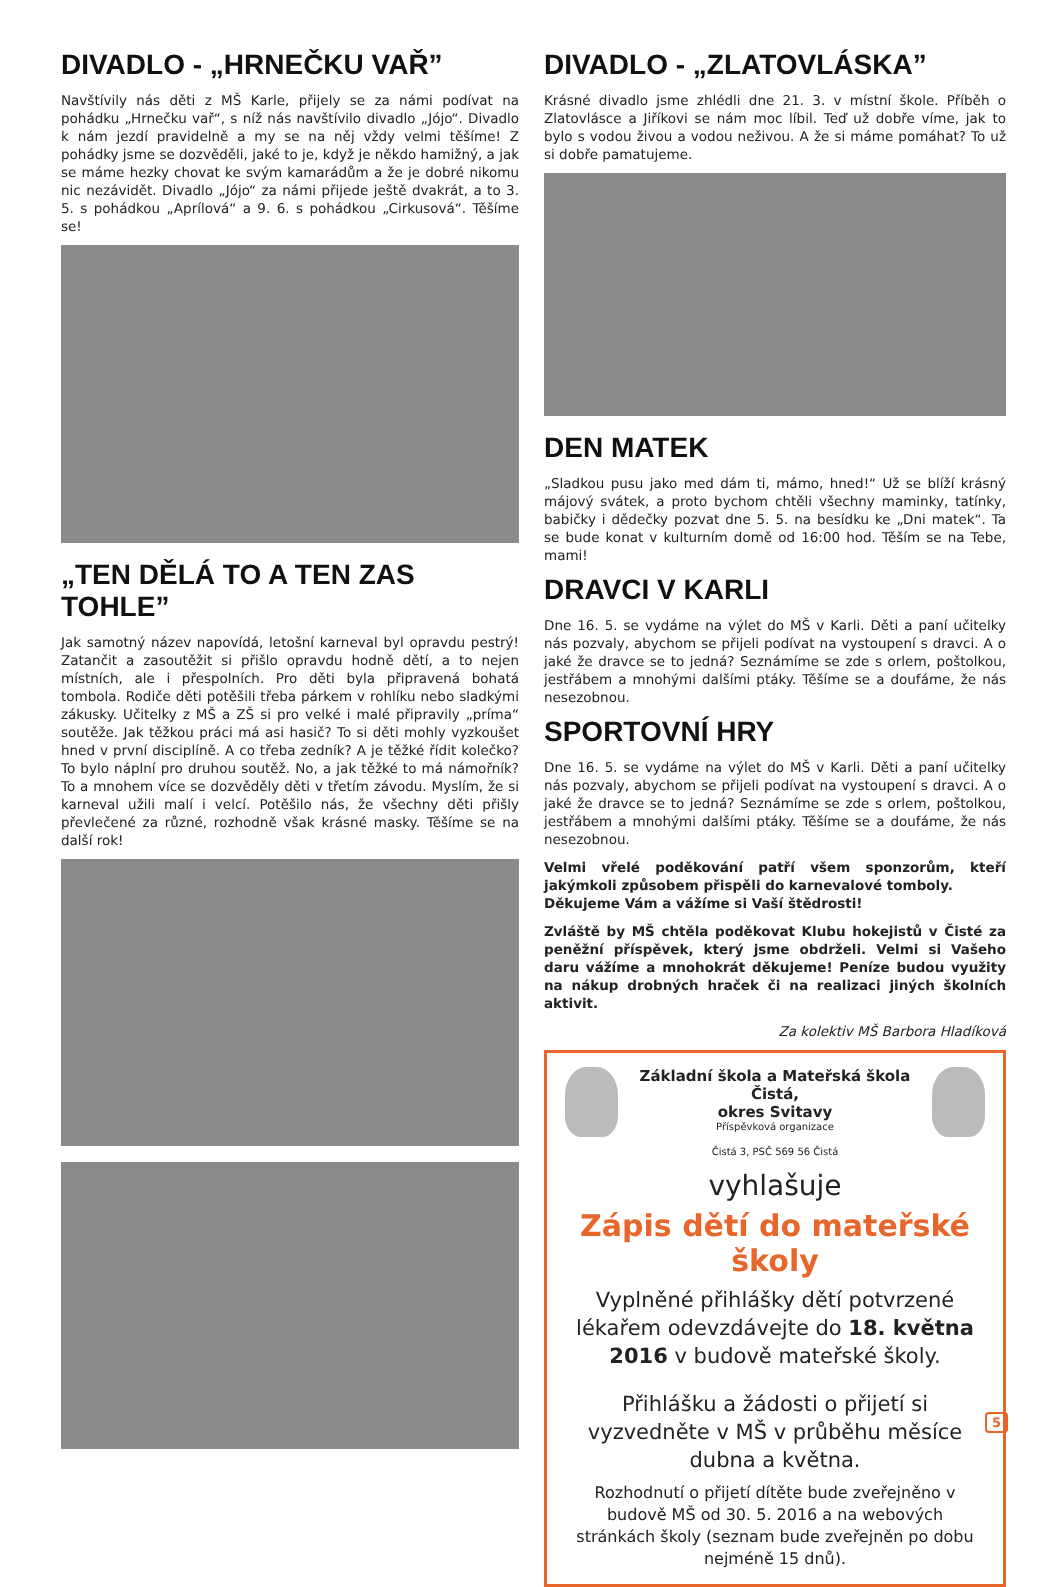DIVADLO - „HRNEČKU VAŘ”
Navštívily nás děti z MŠ Karle, přijely se za námi podívat na pohádku „Hrnečku vař“, s níž nás navštívilo divadlo „Jójo“. Divadlo k nám jezdí pravidelně a my se na něj vždy velmi těšíme! Z pohádky jsme se dozvěděli, jaké to je, když je někdo hamižný, a jak se máme hezky chovat ke svým kamarádům a že je dobré nikomu nic nezávidět. Divadlo „Jójo“ za námi přijede ještě dvakrát, a to 3. 5. s pohádkou „Aprílová“ a 9. 6. s pohádkou „Cirkusová“. Těšíme se!
„TEN DĚLÁ TO A TEN ZAS TOHLE”
Jak samotný název napovídá, letošní karneval byl opravdu pestrý! Zatančit a zasoutěžit si přišlo opravdu hodně dětí, a to nejen místních, ale i přespolních. Pro děti byla připravená bohatá tombola. Rodiče děti potěšili třeba párkem v rohlíku nebo sladkými zákusky. Učitelky z MŠ a ZŠ si pro velké i malé připravily „príma“ soutěže. Jak těžkou práci má asi hasič? To si děti mohly vyzkoušet hned v první disciplíně. A co třeba zedník? A je těžké řídit kolečko? To bylo náplní pro druhou soutěž. No, a jak těžké to má námořník? To a mnohem více se dozvěděly děti v třetím závodu. Myslím, že si karneval užili malí i velcí. Potěšilo nás, že všechny děti přišly převlečené za různé, rozhodně však krásné masky. Těšíme se na další rok!
DIVADLO - „ZLATOVLÁSKA”
Krásné divadlo jsme zhlédli dne 21. 3. v místní škole. Příběh o Zlatovlásce a Jiříkovi se nám moc líbil. Teď už dobře víme, jak to bylo s vodou živou a vodou neživou. A že si máme pomáhat? To už si dobře pamatujeme.
DEN MATEK
„Sladkou pusu jako med dám ti, mámo, hned!“ Už se blíží krásný májový svátek, a proto bychom chtěli všechny maminky, tatínky, babičky i dědečky pozvat dne 5. 5. na besídku ke „Dni matek“. Ta se bude konat v kulturním domě od 16:00 hod. Těším se na Tebe, mami!
DRAVCI V KARLI
Dne 16. 5. se vydáme na výlet do MŠ v Karli. Děti a paní učitelky nás pozvaly, abychom se přijeli podívat na vystoupení s dravci. A o jaké že dravce se to jedná? Seznámíme se zde s orlem, poštolkou, jestřábem a mnohými dalšími ptáky. Těšíme se a doufáme, že nás nesezobnou.
SPORTOVNÍ HRY
Dne 16. 5. se vydáme na výlet do MŠ v Karli. Děti a paní učitelky nás pozvaly, abychom se přijeli podívat na vystoupení s dravci. A o jaké že dravce se to jedná? Seznámíme se zde s orlem, poštolkou, jestřábem a mnohými dalšími ptáky. Těšíme se a doufáme, že nás nesezobnou.
Velmi vřelé poděkování patří všem sponzorům, kteří jakýmkoli způsobem přispěli do karnevalové tomboly.
Děkujeme Vám a vážíme si Vaší štědrosti!
Zvláště by MŠ chtěla poděkovat Klubu hokejistů v Čisté za peněžní příspěvek, který jsme obdrželi. Velmi si Vašeho daru vážíme a mnohokrát děkujeme! Peníze budou využity na nákup drobných hraček či na realizaci jiných školních aktivit.
Za kolektiv MŠ Barbora Hladíková
Základní škola a Mateřská škola Čistá,
okres Svitavy
Příspěvková organizace
Čistá 3, PSČ 569 56 Čistá
vyhlašuje
Zápis dětí do mateřské školy
Vyplněné přihlášky dětí potvrzené lékařem odevzdávejte do 18. května 2016 v budově mateřské školy.
Přihlášku a žádosti o přijetí si vyzvedněte v MŠ v průběhu měsíce dubna a května.
Rozhodnutí o přijetí dítěte bude zveřejněno v budově MŠ od 30. 5. 2016 a na webových stránkách školy (seznam bude zveřejněn po dobu nejméně 15 dnů).
5